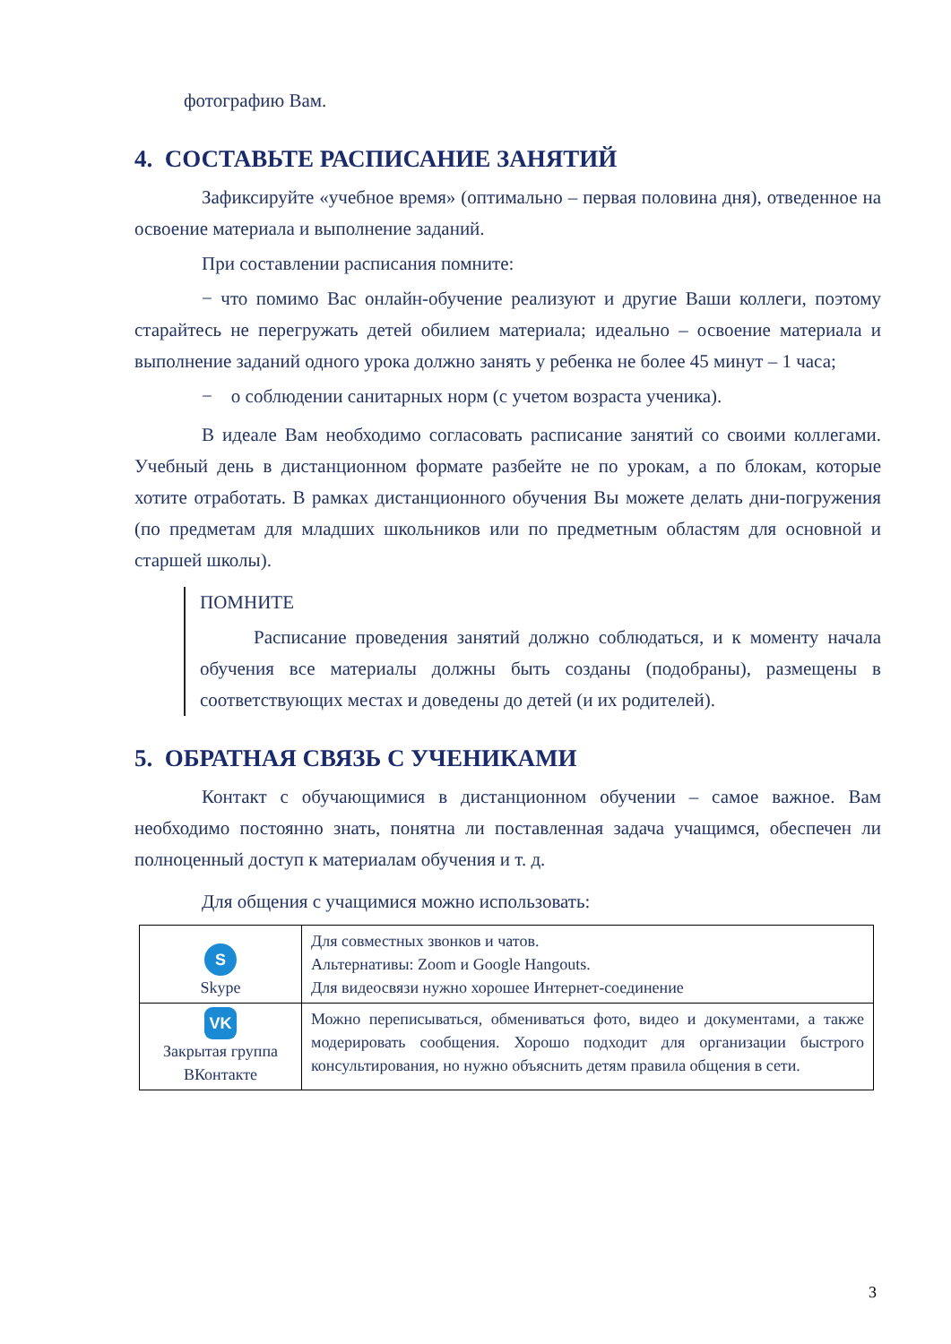фотографию Вам.
4. СОСТАВЬТЕ РАСПИСАНИЕ ЗАНЯТИЙ
Зафиксируйте «учебное время» (оптимально – первая половина дня), отведенное на освоение материала и выполнение заданий.
При составлении расписания помните:
− что помимо Вас онлайн-обучение реализуют и другие Ваши коллеги, поэтому старайтесь не перегружать детей обилием материала; идеально – освоение материала и выполнение заданий одного урока должно занять у ребенка не более 45 минут – 1 часа;
− о соблюдении санитарных норм (с учетом возраста ученика).
В идеале Вам необходимо согласовать расписание занятий со своими коллегами. Учебный день в дистанционном формате разбейте не по урокам, а по блокам, которые хотите отработать. В рамках дистанционного обучения Вы можете делать дни-погружения (по предметам для младших школьников или по предметным областям для основной и старшей школы).
ПОМНИТЕ
Расписание проведения занятий должно соблюдаться, и к моменту начала обучения все материалы должны быть созданы (подобраны), размещены в соответствующих местах и доведены до детей (и их родителей).
5. ОБРАТНАЯ СВЯЗЬ С УЧЕНИКАМИ
Контакт с обучающимися в дистанционном обучении – самое важное. Вам необходимо постоянно знать, понятна ли поставленная задача учащимся, обеспечен ли полноценный доступ к материалам обучения и т. д.
Для общения с учащимися можно использовать:
| S Skype | Для совместных звонков и чатов. Альтернативы: Zoom и Google Hangouts. Для видеосвязи нужно хорошее Интернет-соединение |
| VK Закрытая группа ВКонтакте | Можно переписываться, обмениваться фото, видео и документами, а также модерировать сообщения. Хорошо подходит для организации быстрого консультирования, но нужно объяснить детям правила общения в сети. |
3